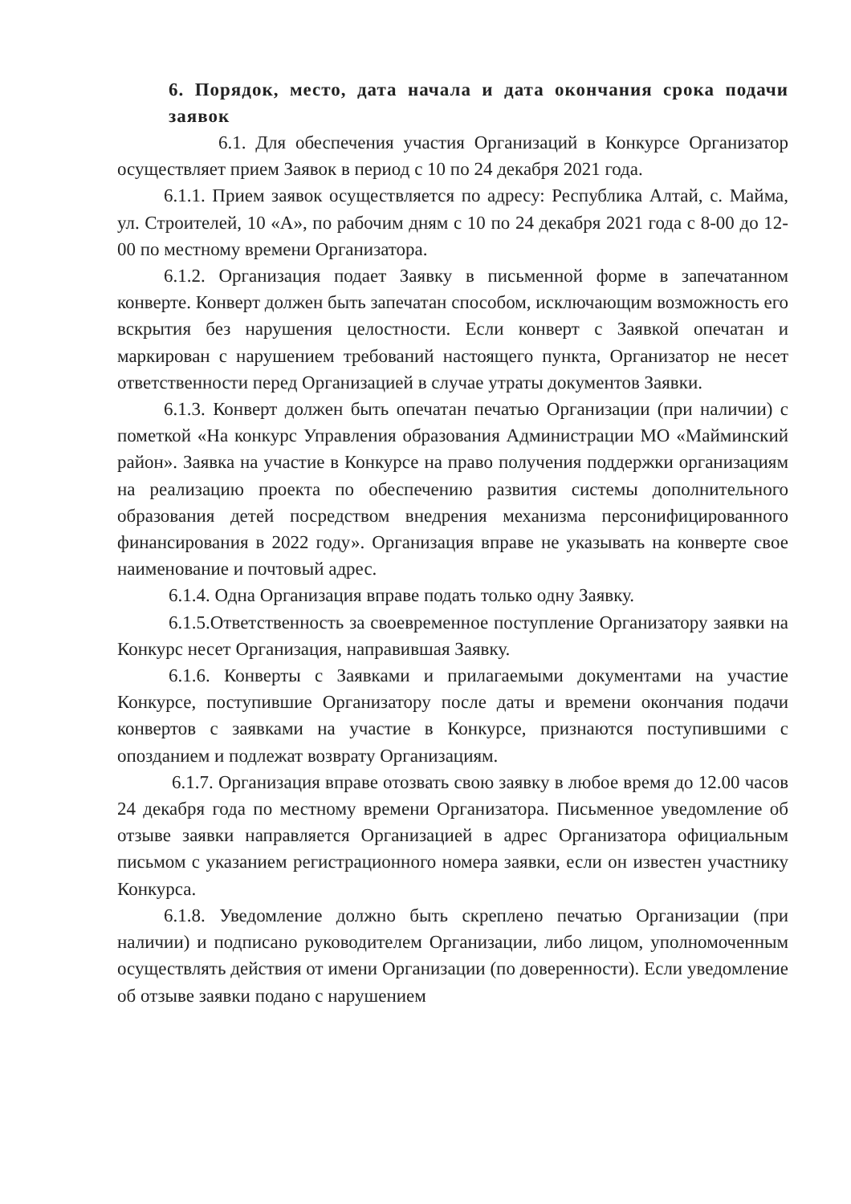6. Порядок, место, дата начала и дата окончания срока подачи заявок
6.1. Для обеспечения участия Организаций в Конкурсе Организатор осуществляет прием Заявок в период с 10 по 24 декабря 2021 года.
6.1.1. Прием заявок осуществляется по адресу: Республика Алтай, с. Майма, ул. Строителей, 10 «А», по рабочим дням с 10 по 24 декабря 2021 года с 8-00 до 12-00 по местному времени Организатора.
6.1.2. Организация подает Заявку в письменной форме в запечатанном конверте. Конверт должен быть запечатан способом, исключающим возможность его вскрытия без нарушения целостности. Если конверт с Заявкой опечатан и маркирован с нарушением требований настоящего пункта, Организатор не несет ответственности перед Организацией в случае утраты документов Заявки.
6.1.3. Конверт должен быть опечатан печатью Организации (при наличии) с пометкой «На конкурс Управления образования Администрации МО «Майминский район». Заявка на участие в Конкурсе на право получения поддержки организациям на реализацию проекта по обеспечению развития системы дополнительного образования детей посредством внедрения механизма персонифицированного финансирования в 2022 году». Организация вправе не указывать на конверте свое наименование и почтовый адрес.
6.1.4. Одна Организация вправе подать только одну Заявку.
6.1.5.Ответственность за своевременное поступление Организатору заявки на Конкурс несет Организация, направившая Заявку.
6.1.6. Конверты с Заявками и прилагаемыми документами на участие Конкурсе, поступившие Организатору после даты и времени окончания подачи конвертов с заявками на участие в Конкурсе, признаются поступившими с опозданием и подлежат возврату Организациям.
6.1.7. Организация вправе отозвать свою заявку в любое время до 12.00 часов 24 декабря года по местному времени Организатора. Письменное уведомление об отзыве заявки направляется Организацией в адрес Организатора официальным письмом с указанием регистрационного номера заявки, если он известен участнику Конкурса.
6.1.8. Уведомление должно быть скреплено печатью Организации (при наличии) и подписано руководителем Организации, либо лицом, уполномоченным осуществлять действия от имени Организации (по доверенности). Если уведомление об отзыве заявки подано с нарушением